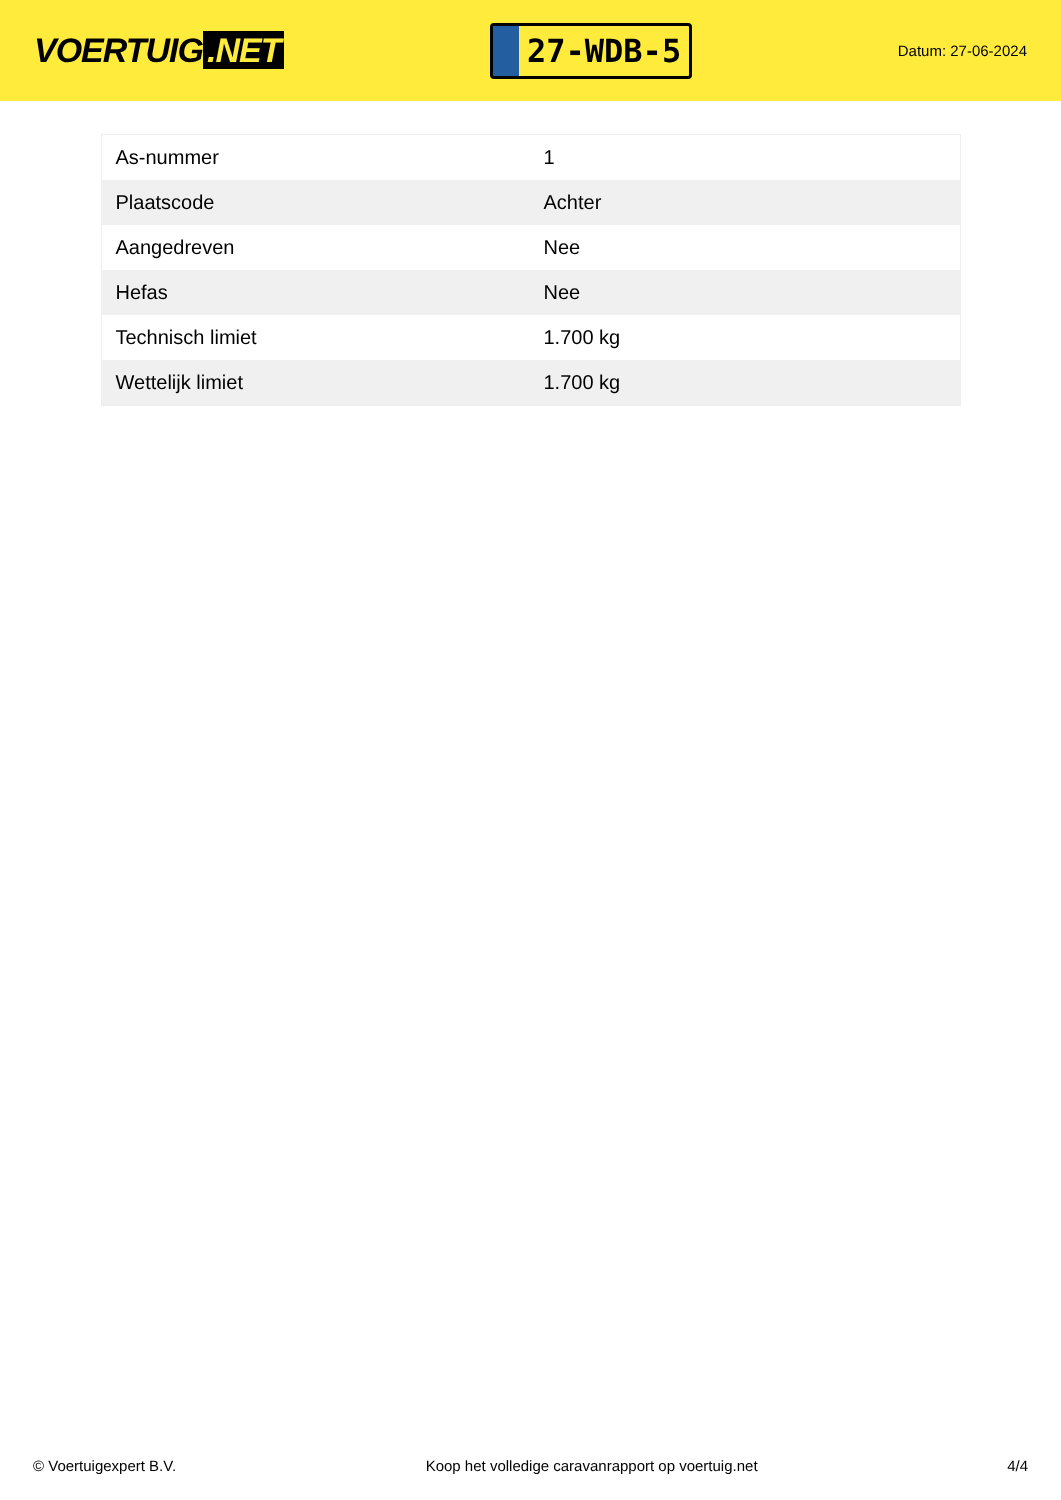VOERTUIG.NET
27-WDB-5
Datum: 27-06-2024
| As-nummer | 1 |
| Plaatscode | Achter |
| Aangedreven | Nee |
| Hefas | Nee |
| Technisch limiet | 1.700 kg |
| Wettelijk limiet | 1.700 kg |
© Voertuigexpert B.V. Koop het volledige caravanrapport op voertuig.net 4/4